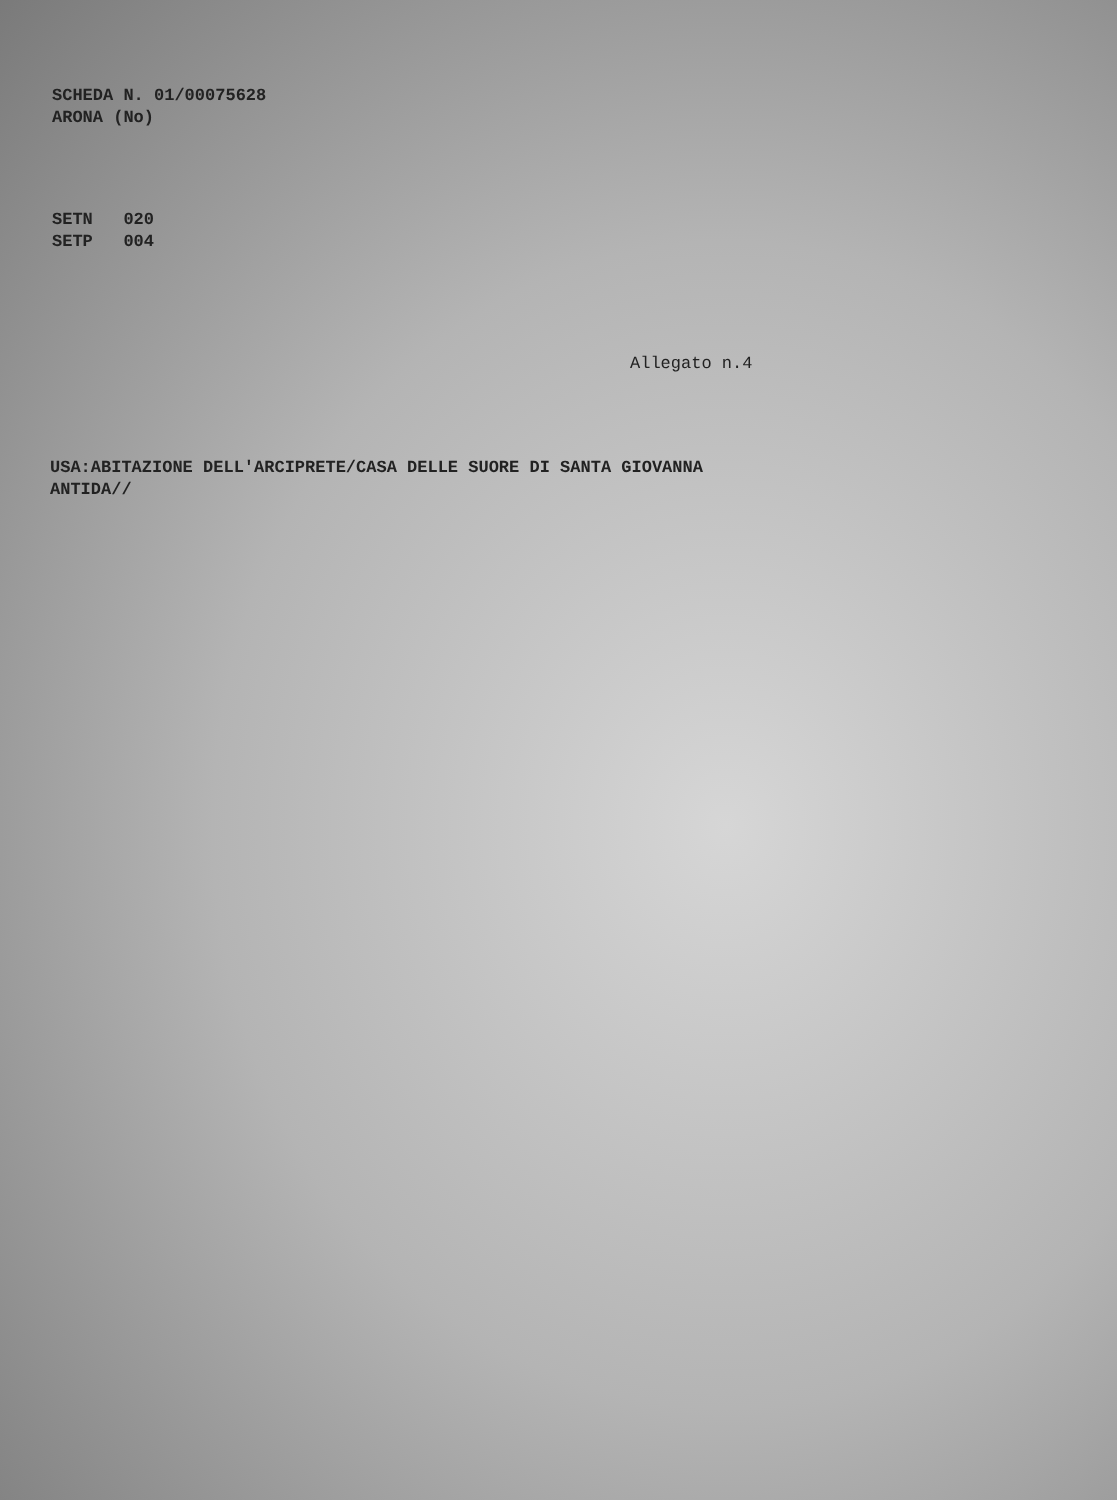SCHEDA N. 01/00075628
ARONA (No)
SETN 020
SETP 004
Allegato n.4
USA:ABITAZIONE DELL'ARCIPRETE/CASA DELLE SUORE DI SANTA GIOVANNA
ANTIDA//